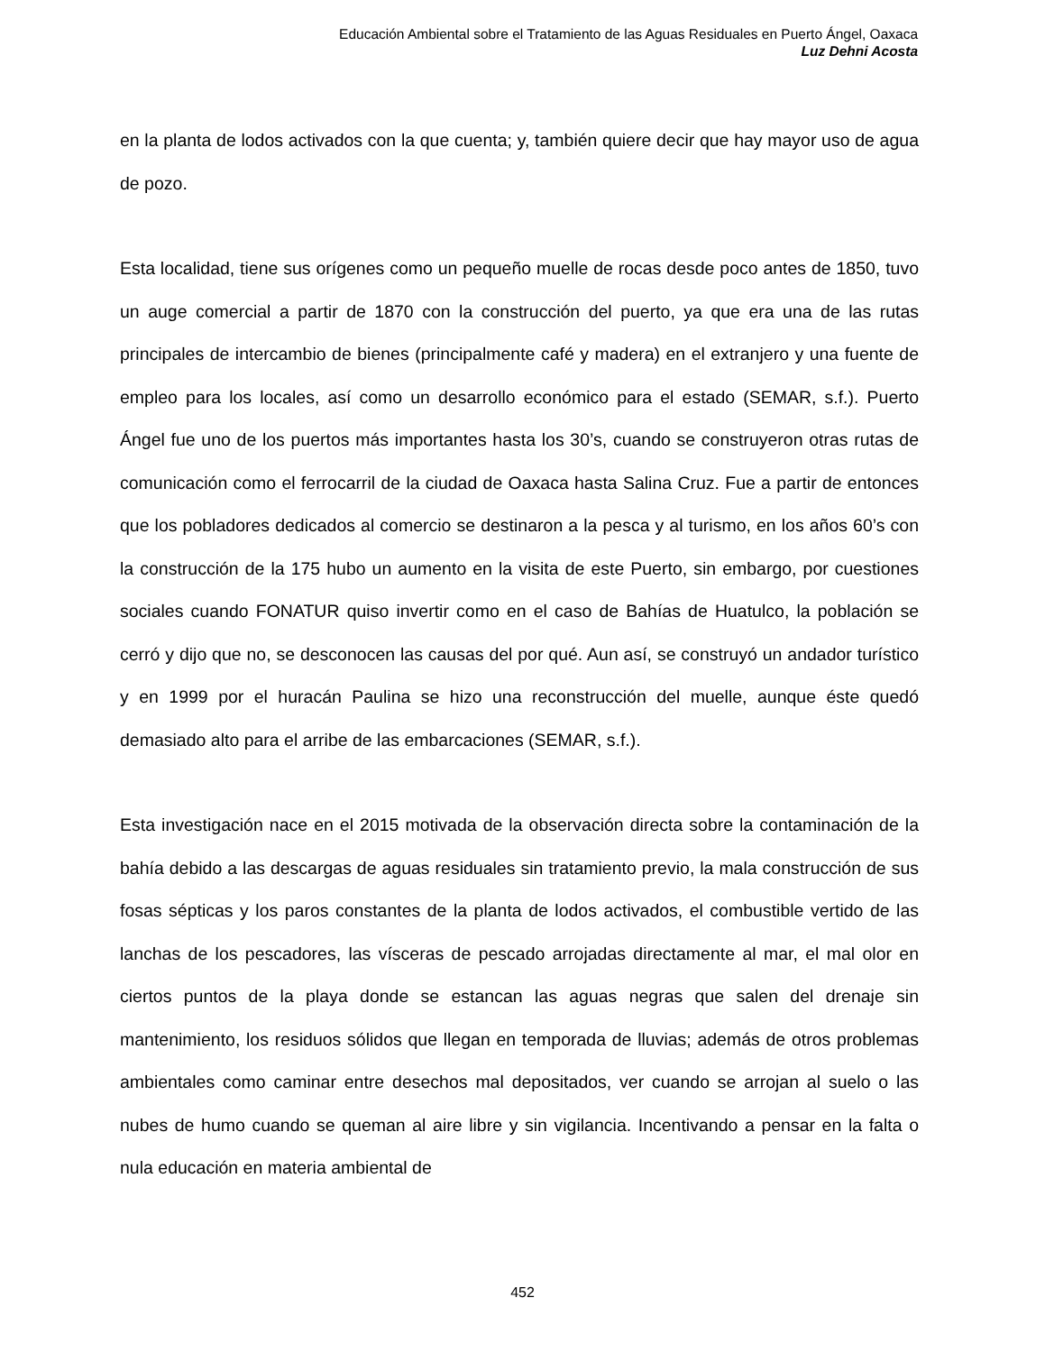Educación Ambiental sobre el Tratamiento de las Aguas Residuales en Puerto Ángel, Oaxaca
Luz Dehni Acosta
en la planta de lodos activados con la que cuenta; y, también quiere decir que hay mayor uso de agua de pozo.
Esta localidad, tiene sus orígenes como un pequeño muelle de rocas desde poco antes de 1850, tuvo un auge comercial a partir de 1870 con la construcción del puerto, ya que era una de las rutas principales de intercambio de bienes (principalmente café y madera) en el extranjero y una fuente de empleo para los locales, así como un desarrollo económico para el estado (SEMAR, s.f.). Puerto Ángel fue uno de los puertos más importantes hasta los 30’s, cuando se construyeron otras rutas de comunicación como el ferrocarril de la ciudad de Oaxaca hasta Salina Cruz. Fue a partir de entonces que los pobladores dedicados al comercio se destinaron a la pesca y al turismo, en los años 60’s con la construcción de la 175 hubo un aumento en la visita de este Puerto, sin embargo, por cuestiones sociales cuando FONATUR quiso invertir como en el caso de Bahías de Huatulco, la población se cerró y dijo que no, se desconocen las causas del por qué. Aun así, se construyó un andador turístico y en 1999 por el huracán Paulina se hizo una reconstrucción del muelle, aunque éste quedó demasiado alto para el arribe de las embarcaciones (SEMAR, s.f.).
Esta investigación nace en el 2015 motivada de la observación directa sobre la contaminación de la bahía debido a las descargas de aguas residuales sin tratamiento previo, la mala construcción de sus fosas sépticas y los paros constantes de la planta de lodos activados, el combustible vertido de las lanchas de los pescadores, las vísceras de pescado arrojadas directamente al mar, el mal olor en ciertos puntos de la playa donde se estancan las aguas negras que salen del drenaje sin mantenimiento, los residuos sólidos que llegan en temporada de lluvias; además de otros problemas ambientales como caminar entre desechos mal depositados, ver cuando se arrojan al suelo o las nubes de humo cuando se queman al aire libre y sin vigilancia. Incentivando a pensar en la falta o nula educación en materia ambiental de
452